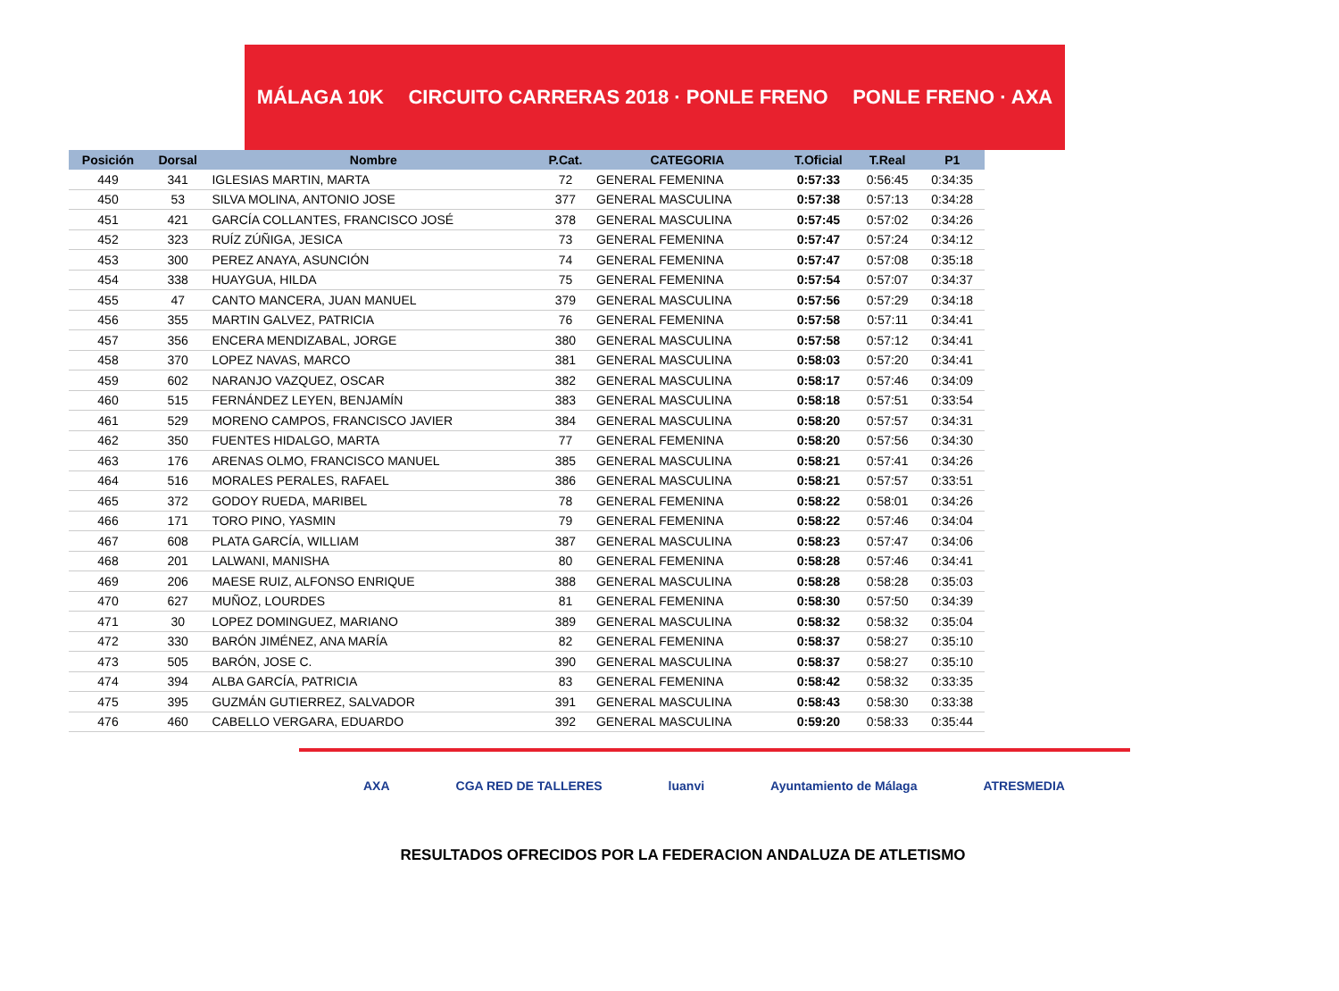MÁLAGA 10K CIRCUITO CARRERAS 2018 · PONLE FRENO PONLE FRENO · AXA
| Posición | Dorsal | Nombre | P.Cat. | CATEGORIA | T.Oficial | T.Real | P1 |
| --- | --- | --- | --- | --- | --- | --- | --- |
| 449 | 341 | IGLESIAS MARTIN, MARTA | 72 | GENERAL FEMENINA | 0:57:33 | 0:56:45 | 0:34:35 |
| 450 | 53 | SILVA MOLINA, ANTONIO JOSE | 377 | GENERAL MASCULINA | 0:57:38 | 0:57:13 | 0:34:28 |
| 451 | 421 | GARCÍA COLLANTES, FRANCISCO JOSÉ | 378 | GENERAL MASCULINA | 0:57:45 | 0:57:02 | 0:34:26 |
| 452 | 323 | RUÍZ ZÚÑIGA, JESICA | 73 | GENERAL FEMENINA | 0:57:47 | 0:57:24 | 0:34:12 |
| 453 | 300 | PEREZ ANAYA, ASUNCIÓN | 74 | GENERAL FEMENINA | 0:57:47 | 0:57:08 | 0:35:18 |
| 454 | 338 | HUAYGUA, HILDA | 75 | GENERAL FEMENINA | 0:57:54 | 0:57:07 | 0:34:37 |
| 455 | 47 | CANTO MANCERA, JUAN MANUEL | 379 | GENERAL MASCULINA | 0:57:56 | 0:57:29 | 0:34:18 |
| 456 | 355 | MARTIN GALVEZ, PATRICIA | 76 | GENERAL FEMENINA | 0:57:58 | 0:57:11 | 0:34:41 |
| 457 | 356 | ENCERA MENDIZABAL, JORGE | 380 | GENERAL MASCULINA | 0:57:58 | 0:57:12 | 0:34:41 |
| 458 | 370 | LOPEZ NAVAS, MARCO | 381 | GENERAL MASCULINA | 0:58:03 | 0:57:20 | 0:34:41 |
| 459 | 602 | NARANJO VAZQUEZ, OSCAR | 382 | GENERAL MASCULINA | 0:58:17 | 0:57:46 | 0:34:09 |
| 460 | 515 | FERNÁNDEZ LEYEN, BENJAMÍN | 383 | GENERAL MASCULINA | 0:58:18 | 0:57:51 | 0:33:54 |
| 461 | 529 | MORENO CAMPOS, FRANCISCO JAVIER | 384 | GENERAL MASCULINA | 0:58:20 | 0:57:57 | 0:34:31 |
| 462 | 350 | FUENTES HIDALGO, MARTA | 77 | GENERAL FEMENINA | 0:58:20 | 0:57:56 | 0:34:30 |
| 463 | 176 | ARENAS OLMO, FRANCISCO MANUEL | 385 | GENERAL MASCULINA | 0:58:21 | 0:57:41 | 0:34:26 |
| 464 | 516 | MORALES PERALES, RAFAEL | 386 | GENERAL MASCULINA | 0:58:21 | 0:57:57 | 0:33:51 |
| 465 | 372 | GODOY RUEDA, MARIBEL | 78 | GENERAL FEMENINA | 0:58:22 | 0:58:01 | 0:34:26 |
| 466 | 171 | TORO PINO, YASMIN | 79 | GENERAL FEMENINA | 0:58:22 | 0:57:46 | 0:34:04 |
| 467 | 608 | PLATA GARCÍA, WILLIAM | 387 | GENERAL MASCULINA | 0:58:23 | 0:57:47 | 0:34:06 |
| 468 | 201 | LALWANI, MANISHA | 80 | GENERAL FEMENINA | 0:58:28 | 0:57:46 | 0:34:41 |
| 469 | 206 | MAESE RUIZ, ALFONSO ENRIQUE | 388 | GENERAL MASCULINA | 0:58:28 | 0:58:28 | 0:35:03 |
| 470 | 627 | MUÑOZ, LOURDES | 81 | GENERAL FEMENINA | 0:58:30 | 0:57:50 | 0:34:39 |
| 471 | 30 | LOPEZ DOMINGUEZ, MARIANO | 389 | GENERAL MASCULINA | 0:58:32 | 0:58:32 | 0:35:04 |
| 472 | 330 | BARÓN JIMÉNEZ, ANA MARÍA | 82 | GENERAL FEMENINA | 0:58:37 | 0:58:27 | 0:35:10 |
| 473 | 505 | BARÓN, JOSE C. | 390 | GENERAL MASCULINA | 0:58:37 | 0:58:27 | 0:35:10 |
| 474 | 394 | ALBA GARCÍA, PATRICIA | 83 | GENERAL FEMENINA | 0:58:42 | 0:58:32 | 0:33:35 |
| 475 | 395 | GUZMÁN GUTIERREZ, SALVADOR | 391 | GENERAL MASCULINA | 0:58:43 | 0:58:30 | 0:33:38 |
| 476 | 460 | CABELLO VERGARA, EDUARDO | 392 | GENERAL MASCULINA | 0:59:20 | 0:58:33 | 0:35:44 |
AXA CGA RED DE TALLERES luanvi Ayuntamiento de Málaga ATRESMEDIA
RESULTADOS OFRECIDOS POR LA FEDERACION ANDALUZA DE ATLETISMO